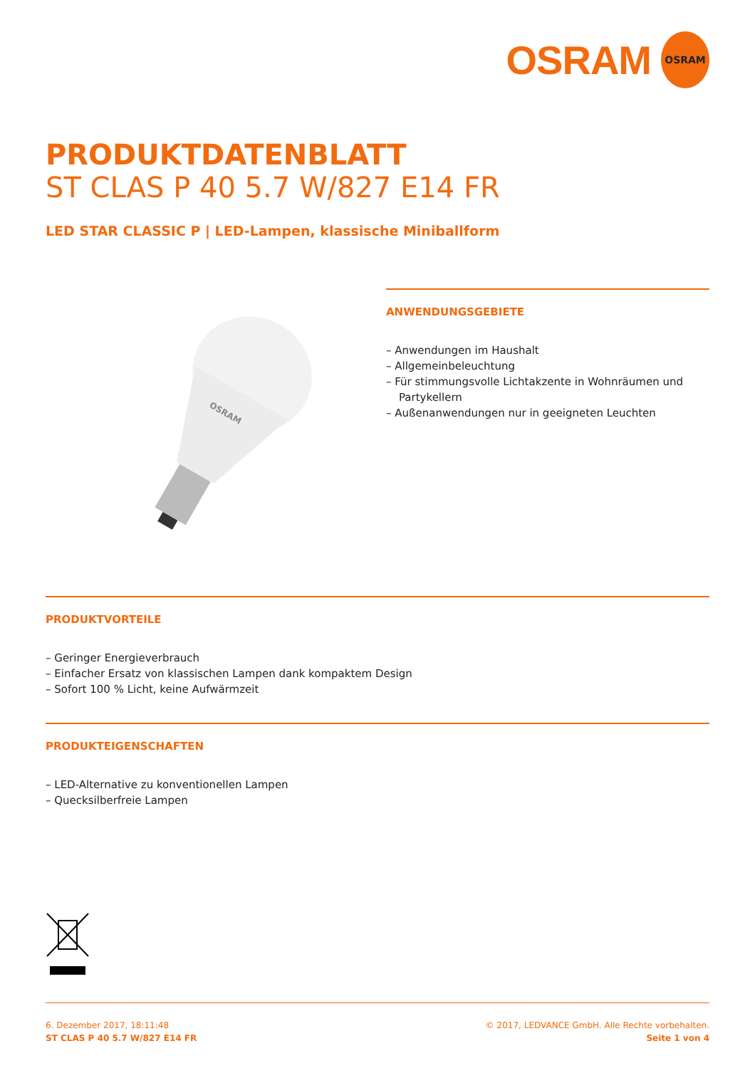OSRAM OSRAM
PRODUKTDATENBLATT
ST CLAS P 40 5.7 W/827 E14 FR
LED STAR CLASSIC P | LED-Lampen, klassische Miniballform
OSRAM
ANWENDUNGSGEBIETE
– Anwendungen im Haushalt
– Allgemeinbeleuchtung
– Für stimmungsvolle Lichtakzente in Wohnräumen und Partykellern
– Außenanwendungen nur in geeigneten Leuchten
PRODUKTVORTEILE
– Geringer Energieverbrauch
– Einfacher Ersatz von klassischen Lampen dank kompaktem Design
– Sofort 100 % Licht, keine Aufwärmzeit
PRODUKTEIGENSCHAFTEN
– LED-Alternative zu konventionellen Lampen
– Quecksilberfreie Lampen
6. Dezember 2017, 18:11:48
ST CLAS P 40 5.7 W/827 E14 FR
© 2017, LEDVANCE GmbH. Alle Rechte vorbehalten.
Seite 1 von 4